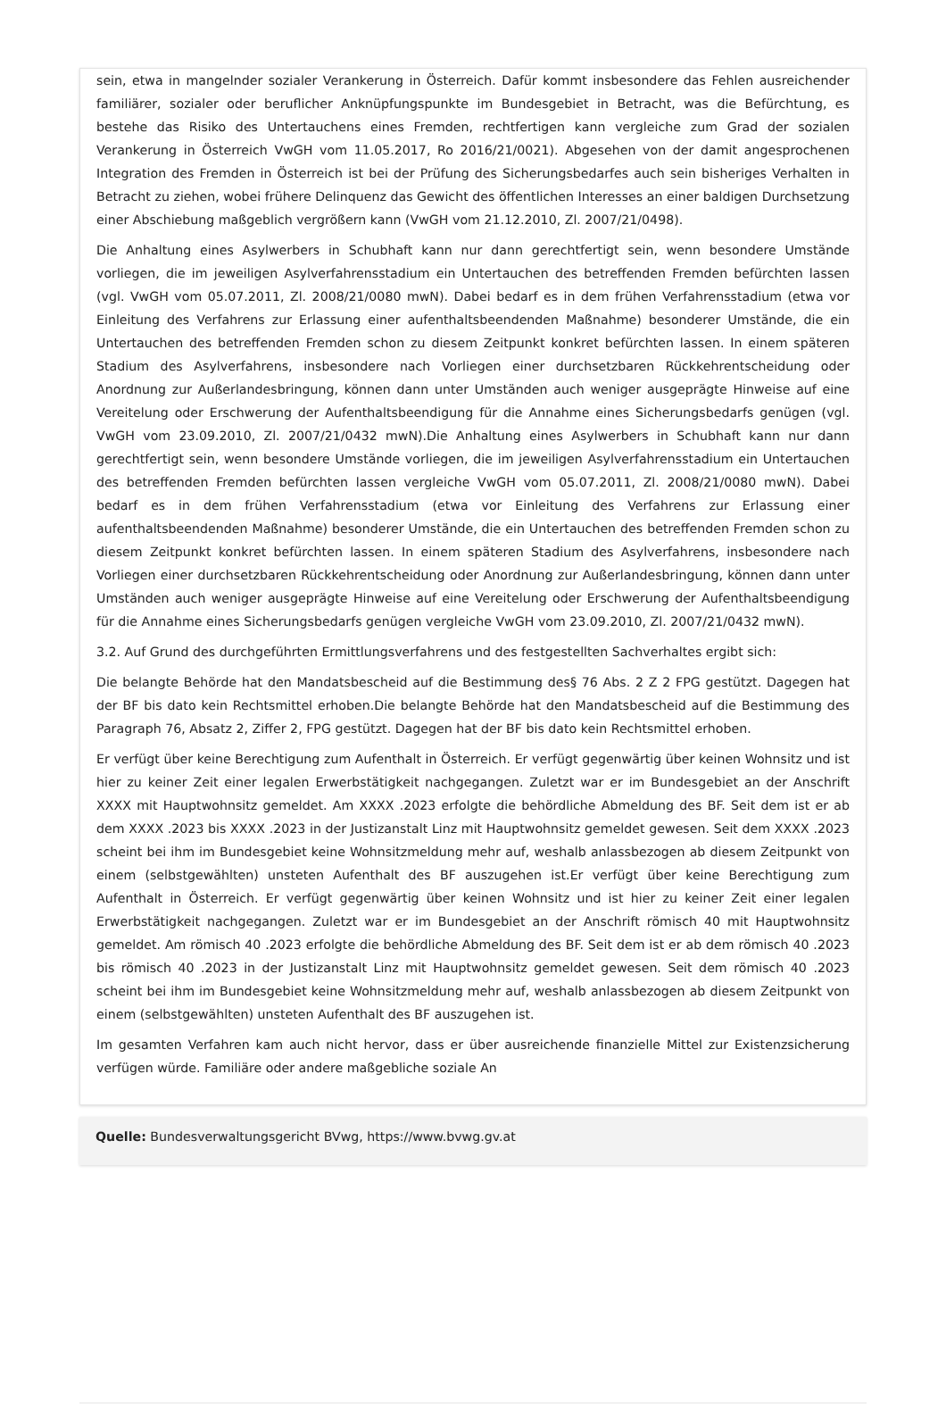sein, etwa in mangelnder sozialer Verankerung in Österreich. Dafür kommt insbesondere das Fehlen ausreichender familiärer, sozialer oder beruflicher Anknüpfungspunkte im Bundesgebiet in Betracht, was die Befürchtung, es bestehe das Risiko des Untertauchens eines Fremden, rechtfertigen kann vergleiche zum Grad der sozialen Verankerung in Österreich VwGH vom 11.05.2017, Ro 2016/21/0021). Abgesehen von der damit angesprochenen Integration des Fremden in Österreich ist bei der Prüfung des Sicherungsbedarfes auch sein bisheriges Verhalten in Betracht zu ziehen, wobei frühere Delinquenz das Gewicht des öffentlichen Interesses an einer baldigen Durchsetzung einer Abschiebung maßgeblich vergrößern kann (VwGH vom 21.12.2010, Zl. 2007/21/0498).
Die Anhaltung eines Asylwerbers in Schubhaft kann nur dann gerechtfertigt sein, wenn besondere Umstände vorliegen, die im jeweiligen Asylverfahrensstadium ein Untertauchen des betreffenden Fremden befürchten lassen (vgl. VwGH vom 05.07.2011, Zl. 2008/21/0080 mwN). Dabei bedarf es in dem frühen Verfahrensstadium (etwa vor Einleitung des Verfahrens zur Erlassung einer aufenthaltsbeendenden Maßnahme) besonderer Umstände, die ein Untertauchen des betreffenden Fremden schon zu diesem Zeitpunkt konkret befürchten lassen. In einem späteren Stadium des Asylverfahrens, insbesondere nach Vorliegen einer durchsetzbaren Rückkehrentscheidung oder Anordnung zur Außerlandesbringung, können dann unter Umständen auch weniger ausgeprägte Hinweise auf eine Vereitelung oder Erschwerung der Aufenthaltsbeendigung für die Annahme eines Sicherungsbedarfs genügen (vgl. VwGH vom 23.09.2010, Zl. 2007/21/0432 mwN).Die Anhaltung eines Asylwerbers in Schubhaft kann nur dann gerechtfertigt sein, wenn besondere Umstände vorliegen, die im jeweiligen Asylverfahrensstadium ein Untertauchen des betreffenden Fremden befürchten lassen vergleiche VwGH vom 05.07.2011, Zl. 2008/21/0080 mwN). Dabei bedarf es in dem frühen Verfahrensstadium (etwa vor Einleitung des Verfahrens zur Erlassung einer aufenthaltsbeendenden Maßnahme) besonderer Umstände, die ein Untertauchen des betreffenden Fremden schon zu diesem Zeitpunkt konkret befürchten lassen. In einem späteren Stadium des Asylverfahrens, insbesondere nach Vorliegen einer durchsetzbaren Rückkehrentscheidung oder Anordnung zur Außerlandesbringung, können dann unter Umständen auch weniger ausgeprägte Hinweise auf eine Vereitelung oder Erschwerung der Aufenthaltsbeendigung für die Annahme eines Sicherungsbedarfs genügen vergleiche VwGH vom 23.09.2010, Zl. 2007/21/0432 mwN).
3.2. Auf Grund des durchgeführten Ermittlungsverfahrens und des festgestellten Sachverhaltes ergibt sich:
Die belangte Behörde hat den Mandatsbescheid auf die Bestimmung des§ 76 Abs. 2 Z 2 FPG gestützt. Dagegen hat der BF bis dato kein Rechtsmittel erhoben.Die belangte Behörde hat den Mandatsbescheid auf die Bestimmung des Paragraph 76, Absatz 2, Ziffer 2, FPG gestützt. Dagegen hat der BF bis dato kein Rechtsmittel erhoben.
Er verfügt über keine Berechtigung zum Aufenthalt in Österreich. Er verfügt gegenwärtig über keinen Wohnsitz und ist hier zu keiner Zeit einer legalen Erwerbstätigkeit nachgegangen. Zuletzt war er im Bundesgebiet an der Anschrift XXXX mit Hauptwohnsitz gemeldet. Am XXXX .2023 erfolgte die behördliche Abmeldung des BF. Seit dem ist er ab dem XXXX .2023 bis XXXX .2023 in der Justizanstalt Linz mit Hauptwohnsitz gemeldet gewesen. Seit dem XXXX .2023 scheint bei ihm im Bundesgebiet keine Wohnsitzmeldung mehr auf, weshalb anlassbezogen ab diesem Zeitpunkt von einem (selbstgewählten) unsteten Aufenthalt des BF auszugehen ist.Er verfügt über keine Berechtigung zum Aufenthalt in Österreich. Er verfügt gegenwärtig über keinen Wohnsitz und ist hier zu keiner Zeit einer legalen Erwerbstätigkeit nachgegangen. Zuletzt war er im Bundesgebiet an der Anschrift römisch 40 mit Hauptwohnsitz gemeldet. Am römisch 40 .2023 erfolgte die behördliche Abmeldung des BF. Seit dem ist er ab dem römisch 40 .2023 bis römisch 40 .2023 in der Justizanstalt Linz mit Hauptwohnsitz gemeldet gewesen. Seit dem römisch 40 .2023 scheint bei ihm im Bundesgebiet keine Wohnsitzmeldung mehr auf, weshalb anlassbezogen ab diesem Zeitpunkt von einem (selbstgewählten) unsteten Aufenthalt des BF auszugehen ist.
Im gesamten Verfahren kam auch nicht hervor, dass er über ausreichende finanzielle Mittel zur Existenzsicherung verfügen würde. Familiäre oder andere maßgebliche soziale An
Quelle: Bundesverwaltungsgericht BVwg, https://www.bvwg.gv.at